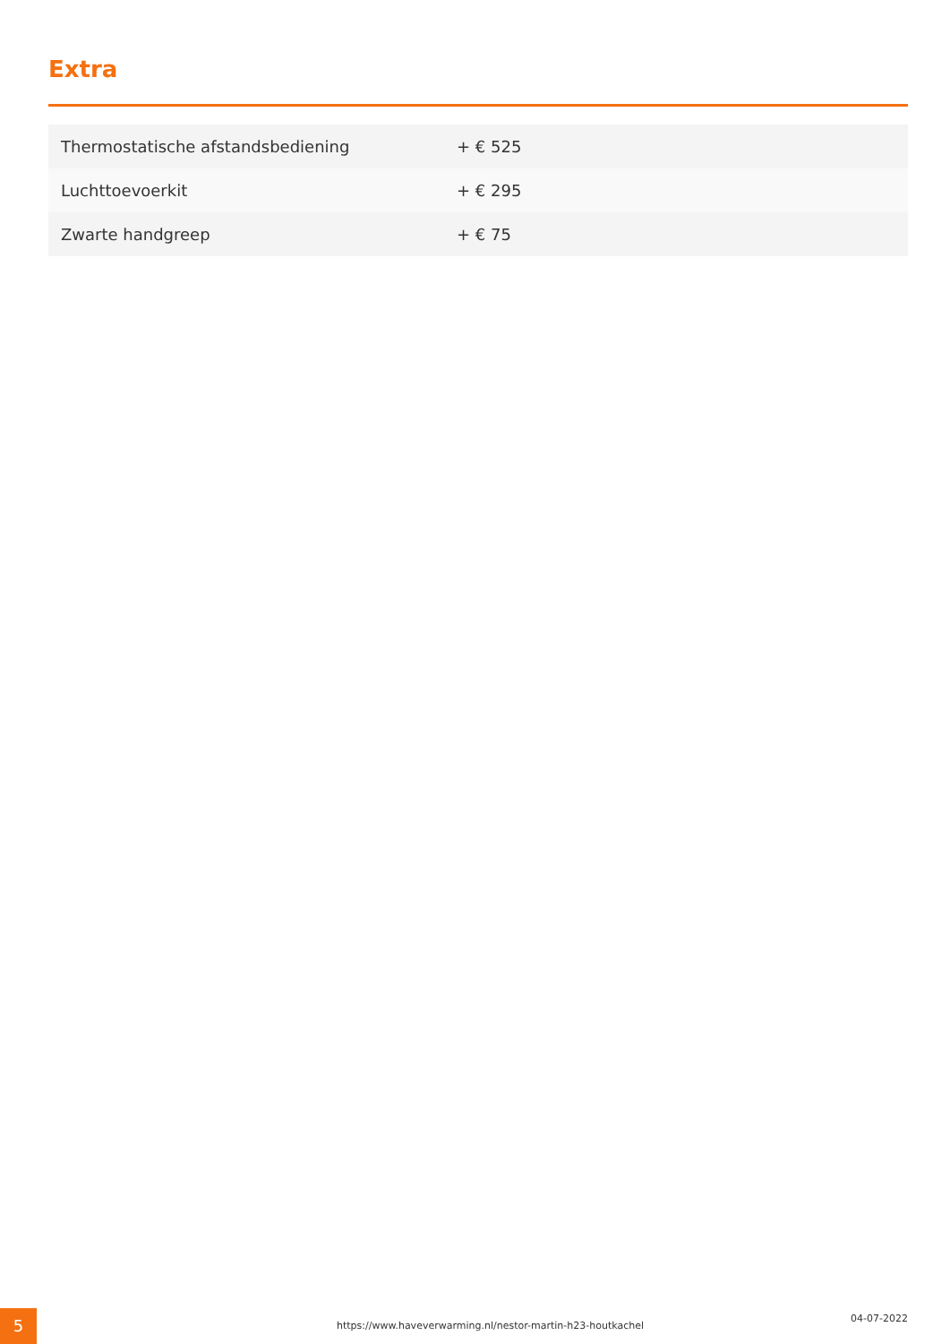Extra
| Thermostatische afstandsbediening | + € 525 |
| Luchttoevoerkit | + € 295 |
| Zwarte handgreep | + € 75 |
5
https://www.haveverwarming.nl/nestor-martin-h23-houtkachel
04-07-2022